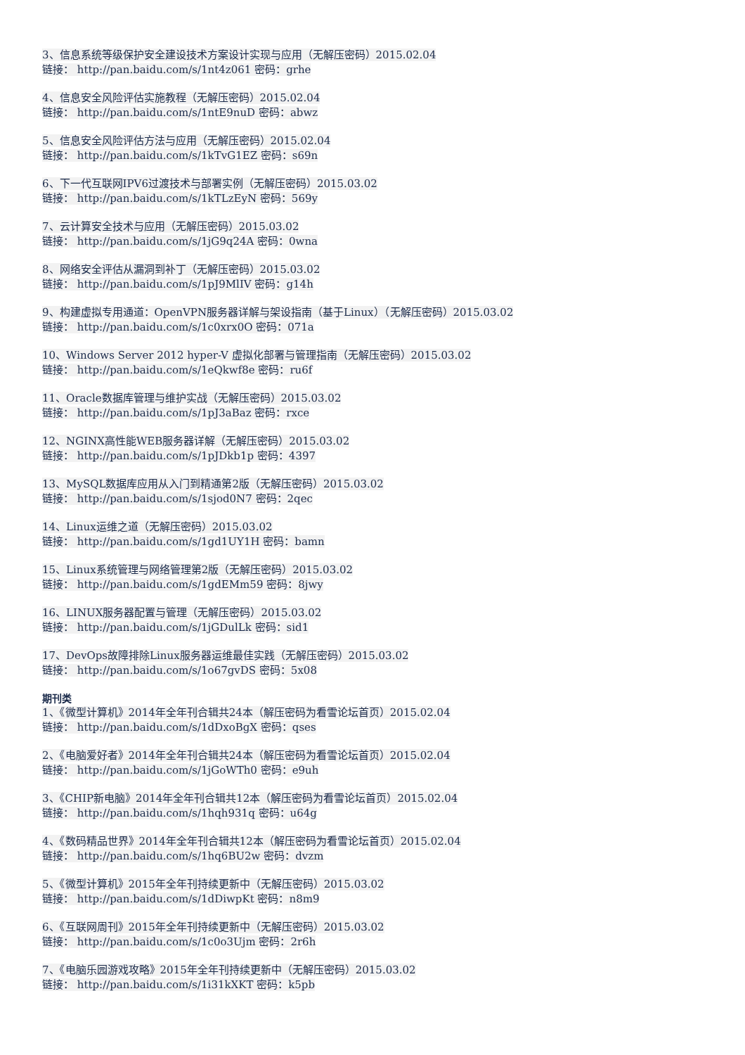3、信息系统等级保护安全建设技术方案设计实现与应用（无解压密码）2015.02.04
链接： http://pan.baidu.com/s/1nt4z061 密码：grhe
4、信息安全风险评估实施教程（无解压密码）2015.02.04
链接： http://pan.baidu.com/s/1ntE9nuD 密码：abwz
5、信息安全风险评估方法与应用（无解压密码）2015.02.04
链接： http://pan.baidu.com/s/1kTvG1EZ 密码：s69n
6、下一代互联网IPV6过渡技术与部署实例（无解压密码）2015.03.02
链接： http://pan.baidu.com/s/1kTLzEyN 密码：569y
7、云计算安全技术与应用（无解压密码）2015.03.02
链接： http://pan.baidu.com/s/1jG9q24A 密码：0wna
8、网络安全评估从漏洞到补丁（无解压密码）2015.03.02
链接： http://pan.baidu.com/s/1pJ9MlIV 密码：g14h
9、构建虚拟专用通道：OpenVPN服务器详解与架设指南（基于Linux）（无解压密码）2015.03.02
链接： http://pan.baidu.com/s/1c0xrx0O 密码：071a
10、Windows Server 2012 hyper-V 虚拟化部署与管理指南（无解压密码）2015.03.02
链接： http://pan.baidu.com/s/1eQkwf8e 密码：ru6f
11、Oracle数据库管理与维护实战（无解压密码）2015.03.02
链接： http://pan.baidu.com/s/1pJ3aBaz 密码：rxce
12、NGINX高性能WEB服务器详解（无解压密码）2015.03.02
链接： http://pan.baidu.com/s/1pJDkb1p 密码：4397
13、MySQL数据库应用从入门到精通第2版（无解压密码）2015.03.02
链接： http://pan.baidu.com/s/1sjod0N7 密码：2qec
14、Linux运维之道（无解压密码）2015.03.02
链接： http://pan.baidu.com/s/1gd1UY1H 密码：bamn
15、Linux系统管理与网络管理第2版（无解压密码）2015.03.02
链接： http://pan.baidu.com/s/1gdEMm59 密码：8jwy
16、LINUX服务器配置与管理（无解压密码）2015.03.02
链接： http://pan.baidu.com/s/1jGDulLk 密码：sid1
17、DevOps故障排除Linux服务器运维最佳实践（无解压密码）2015.03.02
链接： http://pan.baidu.com/s/1o67gvDS 密码：5x08
期刊类
1、《微型计算机》2014年全年刊合辑共24本（解压密码为看雪论坛首页）2015.02.04
链接： http://pan.baidu.com/s/1dDxoBgX 密码：qses
2、《电脑爱好者》2014年全年刊合辑共24本（解压密码为看雪论坛首页）2015.02.04
链接： http://pan.baidu.com/s/1jGoWTh0 密码：e9uh
3、《CHIP新电脑》2014年全年刊合辑共12本（解压密码为看雪论坛首页）2015.02.04
链接： http://pan.baidu.com/s/1hqh931q 密码：u64g
4、《数码精品世界》2014年全年刊合辑共12本（解压密码为看雪论坛首页）2015.02.04
链接： http://pan.baidu.com/s/1hq6BU2w 密码：dvzm
5、《微型计算机》2015年全年刊持续更新中（无解压密码）2015.03.02
链接： http://pan.baidu.com/s/1dDiwpKt 密码：n8m9
6、《互联网周刊》2015年全年刊持续更新中（无解压密码）2015.03.02
链接： http://pan.baidu.com/s/1c0o3Ujm 密码：2r6h
7、《电脑乐园游戏攻略》2015年全年刊持续更新中（无解压密码）2015.03.02
链接： http://pan.baidu.com/s/1i31kXKT 密码：k5pb